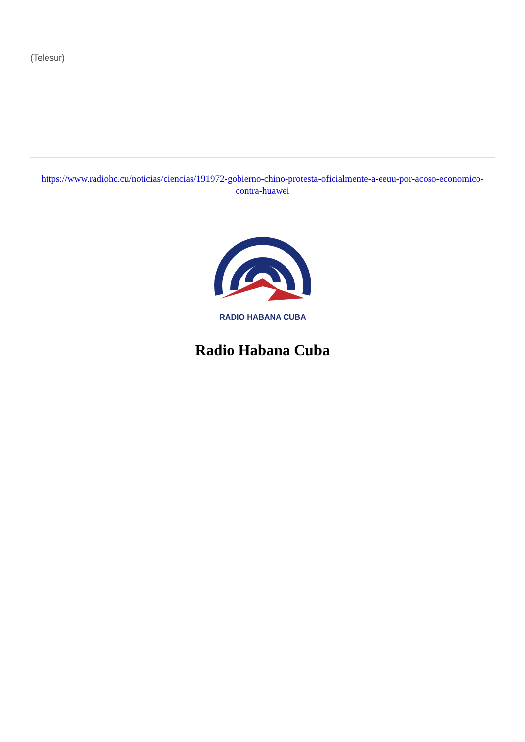(Telesur)
https://www.radiohc.cu/noticias/ciencias/191972-gobierno-chino-protesta-oficialmente-a-eeuu-por-acoso-economico-contra-huawei
RADIO HABANA CUBA
Radio Habana Cuba